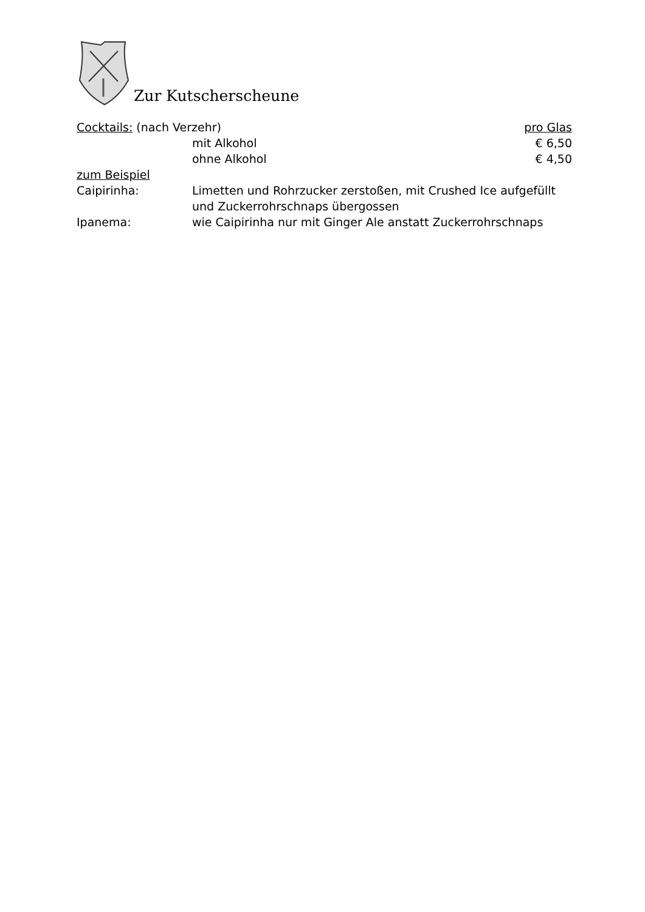Zur Kutscherscheune
Cocktails: (nach Verzehr) pro Glas
mit Alkohol € 6,50
ohne Alkohol € 4,50
zum Beispiel
Caipirinha: Limetten und Rohrzucker zerstoßen, mit Crushed Ice aufgefüllt
und Zuckerrohrschnaps übergossen
Ipanema: wie Caipirinha nur mit Ginger Ale anstatt Zuckerrohrschnaps